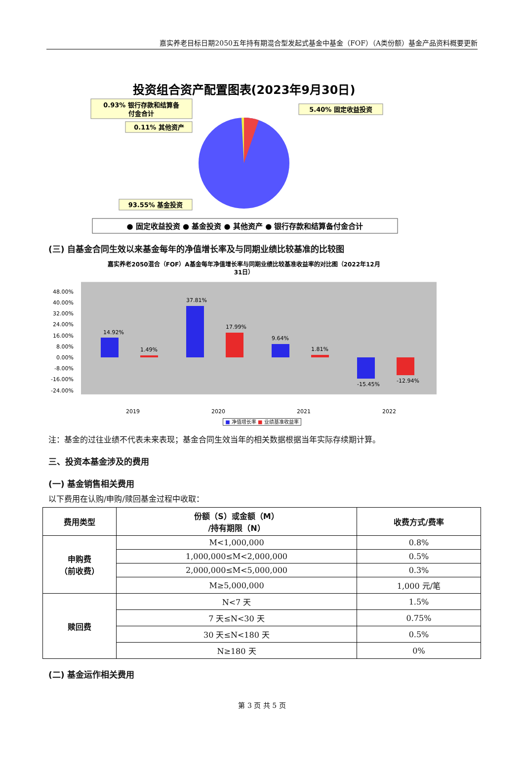嘉实养老目标日期2050五年持有期混合型发起式基金中基金（FOF）（A类份额）基金产品资料概要更新
投资组合资产配置图表(2023年9月30日)
0.93% 银行存款和结算备
付金合计
0.11% 其他资产
5.40% 固定收益投资
93.55% 基金投资
● 固定收益投资 ● 基金投资 ● 其他资产 ● 银行存款和结算备付金合计
(三) 自基金合同生效以来基金每年的净值增长率及与同期业绩比较基准的比较图
嘉实养老2050混合（FOF）A基金每年净值增长率与同期业绩比较基准收益率的对比图（2022年12月
31日）
48.00%
40.00%
32.00%
24.00%
16.00%
8.00%
0.00%
-8.00%
-16.00%
-24.00%
14.92%
1.49%
37.81%
17.99%
9.64%
1.81%
-15.45%
-12.94%
2019
2020
2021
2022
■ 净值增长率 ■ 业绩基准收益率
注：基金的过往业绩不代表未来表现；基金合同生效当年的相关数据根据当年实际存续期计算。
三、投资本基金涉及的费用
(一) 基金销售相关费用
以下费用在认购/申购/赎回基金过程中收取：
| 费用类型 | 份额（S）或金额（M） /持有期限（N） | 收费方式/费率 |
| --- | --- | --- |
| 申购费 （前收费） | M<1,000,000 | 0.8% |
| | 1,000,000≤M<2,000,000 | 0.5% |
| | 2,000,000≤M<5,000,000 | 0.3% |
| | M≥5,000,000 | 1,000 元/笔 |
| 赎回费 | N<7 天 | 1.5% |
| | 7 天≤N<30 天 | 0.75% |
| | 30 天≤N<180 天 | 0.5% |
| | N≥180 天 | 0% |
(二) 基金运作相关费用
第 3 页 共 5 页